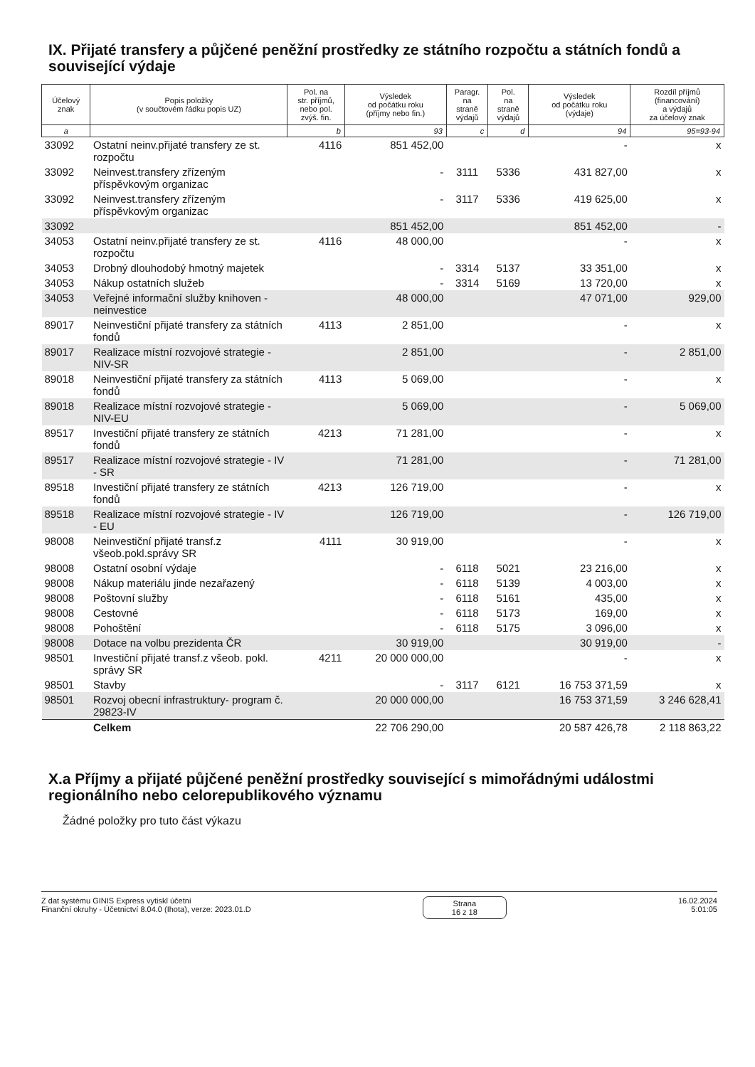IX. Přijaté transfery a půjčené peněžní prostředky ze státního rozpočtu a státních fondů a související výdaje
| Účelový znak | Popis položky (v součtovém řádku popis UZ) | Pol. na str. příjmů, nebo pol. zvýš. fin. | Výsledek od počátku roku (příjmy nebo fin.) | Paragr. na straně výdajů | Pol. na straně výdajů | Výsledek od počátku roku (výdaje) | Rozdíl příjmů (financování) a výdajů za účelový znak |
| --- | --- | --- | --- | --- | --- | --- | --- |
| a | | b | 93 | c | d | 94 | 95=93-94 |
| 33092 | Ostatní neinv.přijaté transfery ze st. rozpočtu | 4116 | 851 452,00 | | | - | x |
| 33092 | Neinvest.transfery zřízeným příspěvkovým organizac | | - | 3111 | 5336 | 431 827,00 | x |
| 33092 | Neinvest.transfery zřízeným příspěvkovým organizac | | - | 3117 | 5336 | 419 625,00 | x |
| 33092 | | | 851 452,00 | | | 851 452,00 | - |
| 34053 | Ostatní neinv.přijaté transfery ze st. rozpočtu | 4116 | 48 000,00 | | | - | x |
| 34053 | Drobný dlouhodobý hmotný majetek | | - | 3314 | 5137 | 33 351,00 | x |
| 34053 | Nákup ostatních služeb | | - | 3314 | 5169 | 13 720,00 | x |
| 34053 | Veřejné informační služby knihoven - neinvestice | | 48 000,00 | | | 47 071,00 | 929,00 |
| 89017 | Neinvestiční přijaté transfery za státních fondů | 4113 | 2 851,00 | | | - | x |
| 89017 | Realizace místní rozvojové strategie - NIV-SR | | 2 851,00 | | | - | 2 851,00 |
| 89018 | Neinvestiční přijaté transfery za státních fondů | 4113 | 5 069,00 | | | - | x |
| 89018 | Realizace místní rozvojové strategie - NIV-EU | | 5 069,00 | | | - | 5 069,00 |
| 89517 | Investiční přijaté transfery ze státních fondů | 4213 | 71 281,00 | | | - | x |
| 89517 | Realizace místní rozvojové strategie - IV - SR | | 71 281,00 | | | - | 71 281,00 |
| 89518 | Investiční přijaté transfery ze státních fondů | 4213 | 126 719,00 | | | - | x |
| 89518 | Realizace místní rozvojové strategie - IV - EU | | 126 719,00 | | | - | 126 719,00 |
| 98008 | Neinvestiční přijaté transf.z všeob.pokl.správy SR | 4111 | 30 919,00 | | | - | x |
| 98008 | Ostatní osobní výdaje | | - | 6118 | 5021 | 23 216,00 | x |
| 98008 | Nákup materiálu jinde nezařazený | | - | 6118 | 5139 | 4 003,00 | x |
| 98008 | Poštovní služby | | - | 6118 | 5161 | 435,00 | x |
| 98008 | Cestovné | | - | 6118 | 5173 | 169,00 | x |
| 98008 | Pohoštění | | - | 6118 | 5175 | 3 096,00 | x |
| 98008 | Dotace na volbu prezidenta ČR | | 30 919,00 | | | 30 919,00 | - |
| 98501 | Investiční přijaté transf.z všeob. pokl. správy SR | 4211 | 20 000 000,00 | | | - | x |
| 98501 | Stavby | | - | 3117 | 6121 | 16 753 371,59 | x |
| 98501 | Rozvoj obecní infrastruktury- program č. 29823-IV | | 20 000 000,00 | | | 16 753 371,59 | 3 246 628,41 |
| | Celkem | | 22 706 290,00 | | | 20 587 426,78 | 2 118 863,22 |
X.a Příjmy a přijaté půjčené peněžní prostředky související s mimořádnými událostmi regionálního nebo celorepublikového významu
Žádné položky pro tuto část výkazu
Z dat systému GINIS Express vytiskl účetní
Finanční okruhy - Účetnictví 8.04.0 (Ihota), verze: 2023.01.D
Strana
16 z 18
16.02.2024
5:01:05